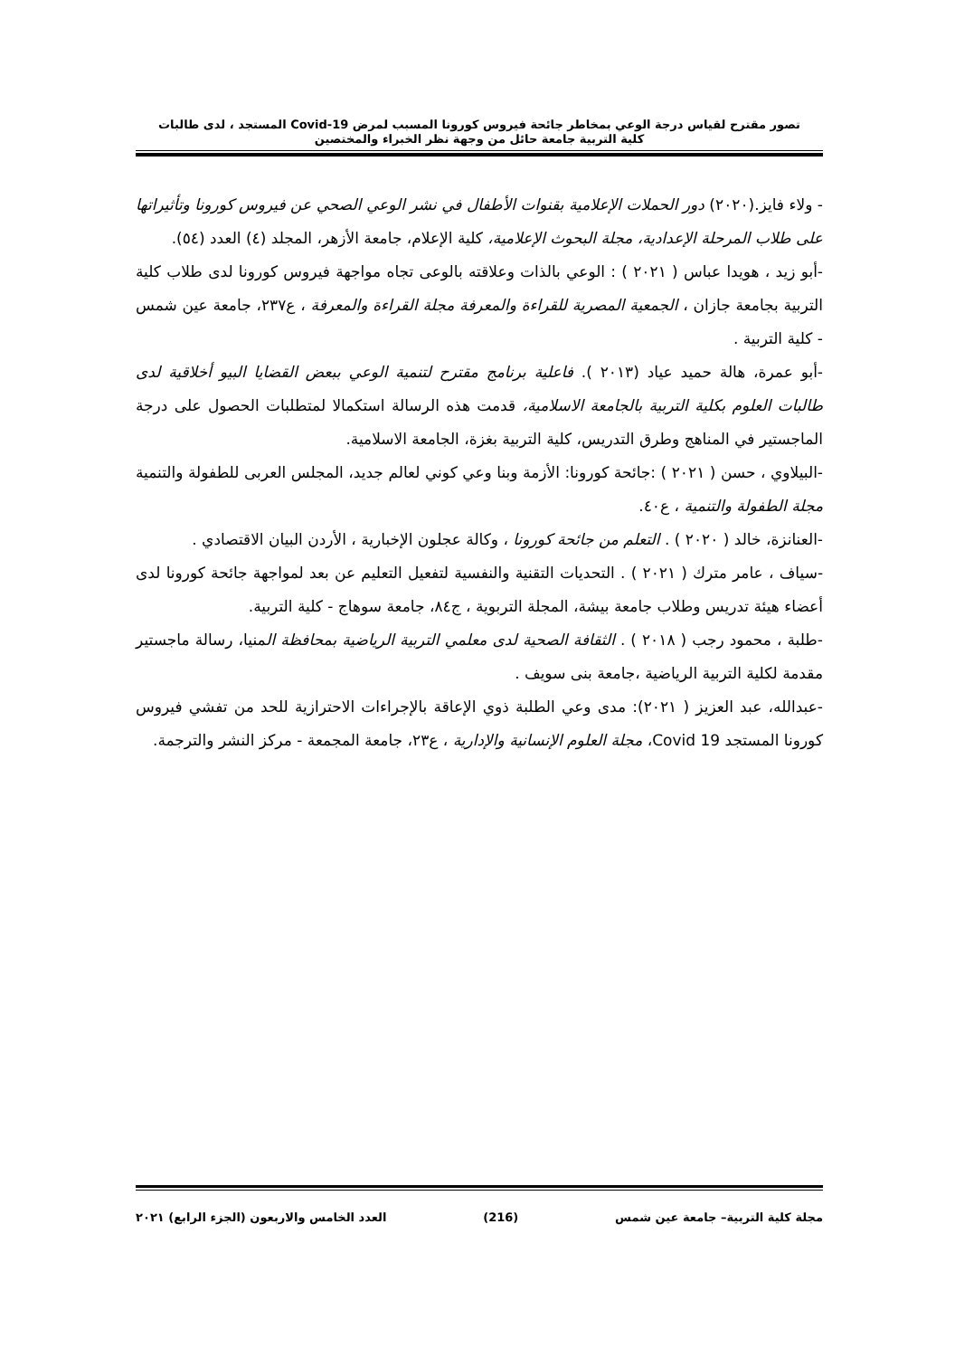تصور مقترح لقياس درجة الوعي بمخاطر جائحة فيروس كورونا المسبب لمرض Covid-19 المستجد ، لدى طالبات
كلية التربية جامعة حائل من وجهة نظر الخبراء والمختصين
- ولاء فايز.(٢٠٢٠) دور الحملات الإعلامية بقنوات الأطفال في نشر الوعي الصحي عن فيروس كورونا وتأثيراتها على طلاب المرحلة الإعدادية، مجلة البحوث الإعلامية، كلية الإعلام، جامعة الأزهر، المجلد (٤) العدد (٥٤).
-أبو زيد ، هويدا عباس ( ٢٠٢١ ) : الوعي بالذات وعلاقته بالوعى تجاه مواجهة فيروس كورونا لدى طلاب كلية التربية بجامعة جازان ، الجمعية المصرية للقراءة والمعرفة مجلة القراءة والمعرفة ، ع٢٣٧، جامعة عين شمس - كلية التربية .
-أبو عمرة، هالة حميد عياد (٢٠١٣ ). فاعلية برنامج مقترح لتنمية الوعي ببعض القضايا البيو أخلاقية لدى طالبات العلوم بكلية التربية بالجامعة الاسلامية، قدمت هذه الرسالة استكمالا لمتطلبات الحصول على درجة الماجستير في المناهج وطرق التدريس، كلية التربية بغزة، الجامعة الاسلامية.
-البيلاوي ، حسن ( ٢٠٢١ ) :جائحة كورونا: الأزمة وبنا وعي كوني لعالم جديد، المجلس العربى للطفولة والتنمية مجلة الطفولة والتنمية ، ع٤٠.
-العنانزة، خالد ( ٢٠٢٠ ) . التعلم من جائحة كورونا ، وكالة عجلون الإخبارية ، الأردن البيان الاقتصادي .
-سياف ، عامر مترك ( ٢٠٢١ ) . التحديات التقنية والنفسية لتفعيل التعليم عن بعد لمواجهة جائحة كورونا لدى أعضاء هيئة تدريس وطلاب جامعة بيشة، المجلة التربوية ، ج٨٤، جامعة سوهاج - كلية التربية.
-طلبة ، محمود رجب ( ٢٠١٨ ) . الثقافة الصحية لدى معلمي التربية الرياضية بمحافظة المنيا، رسالة ماجستير مقدمة لكلية التربية الرياضية ،جامعة بنى سويف .
-عبدالله، عبد العزيز ( ٢٠٢١): مدى وعي الطلبة ذوي الإعاقة بالإجراءات الاحترازية للحد من تفشي فيروس كورونا المستجد Covid 19، مجلة العلوم الإنسانية والإدارية ، ع٢٣، جامعة المجمعة - مركز النشر والترجمة.
مجلة كلية التربية– جامعة عين شمس (216) العدد الخامس والاربعون (الجزء الرابع) ٢٠٢١